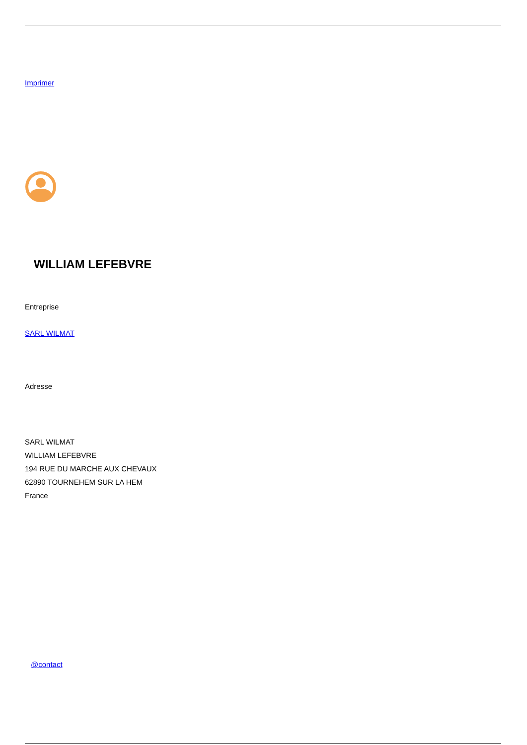Imprimer
WILLIAM LEFEBVRE
Entreprise
SARL WILMAT
Adresse
SARL WILMAT
WILLIAM LEFEBVRE
194 RUE DU MARCHE AUX CHEVAUX
62890 TOURNEHEM SUR LA HEM
France
@contact